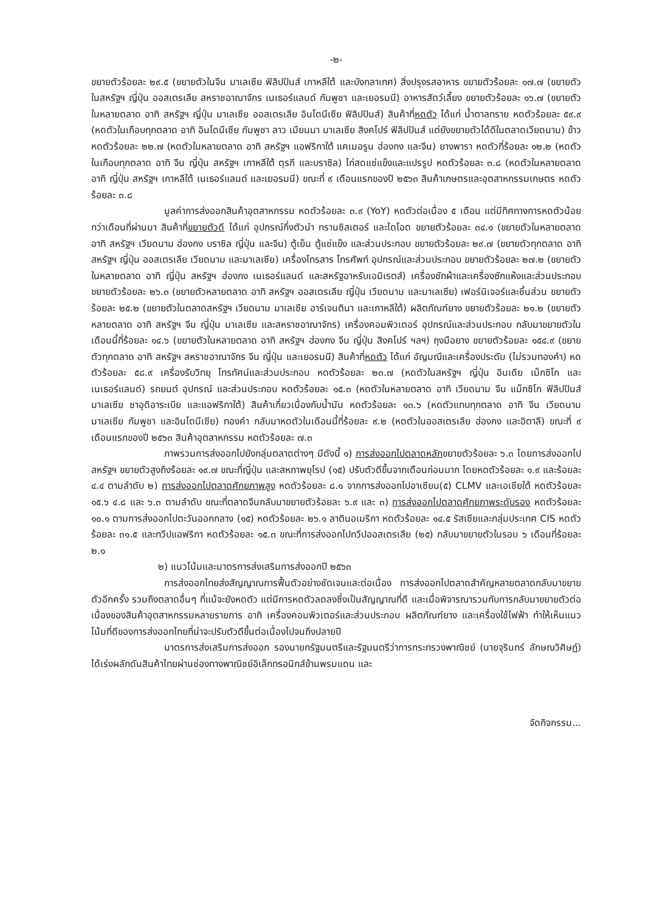-๒-
ขยายตัวร้อยละ ๒๙.๕ (ขยายตัวในจีน มาเลเซีย ฟิลิปปินส์ เกาหลีใต้ และบังกลาเทศ) สิ่งปรุงรสอาหาร ขยายตัวร้อยละ ๑๗.๗ (ขยายตัวในสหรัฐฯ ญี่ปุ่น ออสเตรเลีย สหราชอาณาจักร เนเธอร์แลนด์ กัมพูชา และเยอรมนี) อาหารสัตว์เลี้ยง ขยายตัวร้อยละ ๑๖.๗ (ขยายตัวในหลายตลาด อาทิ สหรัฐฯ ญี่ปุ่น มาเลเซีย ออสเตรเลีย อินโดนีเซีย ฟิลิปปินส์) สินค้าที่หดตัว ได้แก่ น้ำตาลทราย หดตัวร้อยละ ๕๙.๙ (หดตัวในเกือบทุกตลาด อาทิ อินโดนีเซีย กัมพูชา ลาว เมียนมา มาเลเซีย สิงคโปร์ ฟิลิปปินส์ แต่ยังขยายตัวได้ดีในตลาดเวียดนาม) ข้าว หดตัวร้อยละ ๒๒.๗ (หดตัวในหลายตลาด อาทิ สหรัฐฯ แอฟริกาใต้ แคเมอรูน ฮ่องกง และจีน) ยางพารา หดตัวที่ร้อยละ ๑๒.๒ (หดตัวในเกือบทุกตลาด อาทิ จีน ญี่ปุ่น สหรัฐฯ เกาหลีใต้ ตุรกี และบราซิล) ไก่สดแช่แข็งและแปรรูป หดตัวร้อยละ ๓.๘ (หดตัวในหลายตลาด อาทิ ญี่ปุ่น สหรัฐฯ เกาหลีใต้ เนเธอร์แลนด์ และเยอรมนี) ขณะที่ ๙ เดือนแรกของปี ๒๕๖๓ สินค้าเกษตรและอุตสาหกรรมเกษตร หดตัวร้อยละ ๓.๘
มูลค่าการส่งออกสินค้าอุตสาหกรรม หดตัวร้อยละ ๓.๙ (YoY) หดตัวต่อเนื่อง ๕ เดือน แต่มีทิศทางการหดตัวน้อยกว่าเดือนที่ผ่านมา สินค้าที่ขยายตัวดี ได้แก่ อุปกรณ์กึ่งตัวนำ ทรานซิสเตอร์ และไดโอด ขยายตัวร้อยละ ๓๔.๑ (ขยายตัวในหลายตลาด อาทิ สหรัฐฯ เวียดนาม ฮ่องกง บราซิล ญี่ปุ่น และจีน) ตู้เย็น ตู้แช่แข็ง และส่วนประกอบ ขยายตัวร้อยละ ๒๙.๗ (ขยายตัวทุกตลาด อาทิ สหรัฐฯ ญี่ปุ่น ออสเตรเลีย เวียดนาม และมาเลเซีย) เครื่องโทรสาร โทรศัพท์ อุปกรณ์และส่วนประกอบ ขยายตัวร้อยละ ๒๗.๒ (ขยายตัวในหลายตลาด อาทิ ญี่ปุ่น สหรัฐฯ ฮ่องกง เนเธอร์แลนด์ และสหรัฐอาหรับเอมิเรตส์) เครื่องซักผ้าและเครื่องซักแห้งและส่วนประกอบ ขยายตัวร้อยละ ๒๖.๓ (ขยายตัวหลายตลาด อาทิ สหรัฐฯ ออสเตรเลีย ญี่ปุ่น เวียดนาม และมาเลเซีย) เฟอร์นิเจอร์และชิ้นส่วน ขยายตัวร้อยละ ๒๕.๒ (ขยายตัวในตลาดสหรัฐฯ เวียดนาม มาเลเซีย อาร์เจนตินา และเกาหลีใต้) ผลิตภัณฑ์ยาง ขยายตัวร้อยละ ๒๑.๒ (ขยายตัวหลายตลาด อาทิ สหรัฐฯ จีน ญี่ปุ่น มาเลเซีย และสหราชอาณาจักร) เครื่องคอมพิวเตอร์ อุปกรณ์และส่วนประกอบ กลับมาขยายตัวในเดือนนี้ที่ร้อยละ ๑๔.๖ (ขยายตัวในหลายตลาด อาทิ สหรัฐฯ ฮ่องกง จีน ญี่ปุ่น สิงคโปร์ ฯลฯ) ถุงมือยาง ขยายตัวร้อยละ ๑๕๔.๙ (ขยายตัวทุกตลาด อาทิ สหรัฐฯ สหราชอาณาจักร จีน ญี่ปุ่น และเยอรมนี) สินค้าที่หดตัว ได้แก่ อัญมณีและเครื่องประดับ (ไม่รวมทองคำ) หดตัวร้อยละ ๕๘.๙ เครื่องรับวิทยุ โทรทัศน์และส่วนประกอบ หดตัวร้อยละ ๒๓.๗ (หดตัวในสหรัฐฯ ญี่ปุ่น อินเดีย เม็กซิโก และเนเธอร์แลนด์) รถยนต์ อุปกรณ์ และส่วนประกอบ หดตัวร้อยละ ๑๕.๓ (หดตัวในหลายตลาด อาทิ เวียดนาม จีน แม็กซิโก ฟิลิปปินส์ มาเลเซีย ซาอุดิอาระเบีย และแอฟริกาใต้) สินค้าเกี่ยวเนื่องกับน้ำมัน หดตัวร้อยละ ๑๓.๖ (หดตัวแทบทุกตลาด อาทิ จีน เวียดนาม มาเลเซีย กัมพูชา และอินโดนีเซีย) ทองคำ กลับมาหดตัวในเดือนนี้ที่ร้อยละ ๙.๒ (หดตัวในออสเตรเลีย ฮ่องกง และอิตาลี) ขณะที่ ๙ เดือนแรกของปี ๒๕๖๓ สินค้าอุตสาหกรรม หดตัวร้อยละ ๗.๓
ภาพรวมการส่งออกไปยังกลุ่มตลาดต่างๆ มีดังนี้ ๑) การส่งออกไปตลาดหลักขยายตัวร้อยละ ๖.๓ โดยการส่งออกไปสหรัฐฯ ขยายตัวสูงถึงร้อยละ ๑๙.๗ ขณะที่ญี่ปุ่น และสหภาพยุโรป (๑๕) ปรับตัวดีขึ้นจากเดือนก่อนมาก โดยหดตัวร้อยละ ๑.๙ และร้อยละ ๔.๔ ตามลำดับ ๒) การส่งออกไปตลาดศักยภาพสูง หดตัวร้อยละ ๘.๑ จากการส่งออกไปอาเซียน(๕) CLMV และเอเชียใต้ หดตัวร้อยละ ๑๕.๖ ๔.๘ และ ๖.๓ ตามลำดับ ขณะที่ตลาดจีนกลับมาขยายตัวร้อยละ ๖.๙ และ ๓) การส่งออกไปตลาดศักยภาพระดับรอง หดตัวร้อยละ ๑๐.๑ ตามการส่งออกไปตะวันออกกลาง (๑๕) หดตัวร้อยละ ๒๖.๑ ลาตินอเมริกา หดตัวร้อยละ ๑๔.๕ รัสเซียและกลุ่มประเทศ CIS หดตัวร้อยละ ๓๑.๕ และทวีปแอฟริกา หดตัวร้อยละ ๑๕.๓ ขณะที่การส่งออกไปทวีปออสเตรเลีย (๒๕) กลับมาขยายตัวในรอบ ๖ เดือนที่ร้อยละ ๒.๑
๒) แนวโน้มและมาตรการส่งเสริมการส่งออกปี ๒๕๖๓
การส่งออกไทยส่งสัญญาณการฟื้นตัวอย่างชัดเจนและต่อเนื่อง การส่งออกไปตลาดสำคัญหลายตลาดกลับมาขยายตัวอีกครั้ง รวมถึงตลาดอื่นๆ ที่แม้จะยังหดตัว แต่มีการหดตัวลดลงซึ่งเป็นสัญญาณที่ดี และเมื่อพิจารณารวมกับการกลับมาขยายตัวต่อเนื่องของสินค้าอุตสาหกรรมหลายรายการ อาทิ เครื่องคอมพิวเตอร์และส่วนประกอบ ผลิตภัณฑ์ยาง และเครื่องใช้ไฟฟ้า ทำให้เห็นแนวโน้มที่ดีของการส่งออกไทยที่น่าจะปรับตัวดีขึ้นต่อเนื่องไปจนถึงปลายปี
มาตรการส่งเสริมการส่งออก รองนายกรัฐมนตรีและรัฐมนตรีว่าการกระทรวงพาณิชย์ (นายจุรินทร์ ลักษณวิศิษฏ์) ได้เร่งผลักดันสินค้าไทยผ่านช่องทางพาณิชย์อิเล็กทรอนิกส์ข้ามพรมแดน และ
จัดกิจกรรม...